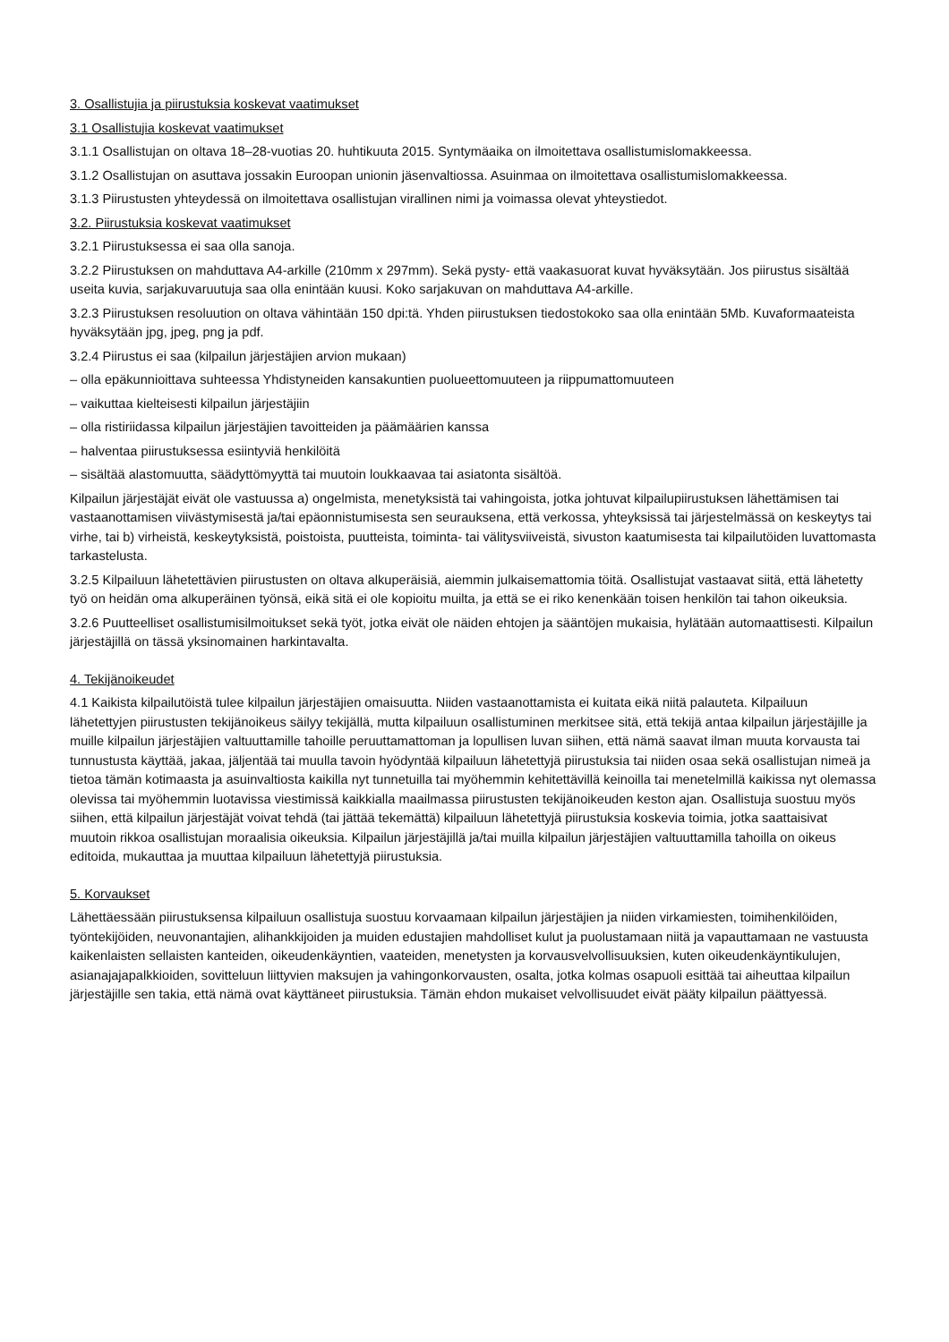3. Osallistujia ja piirustuksia koskevat vaatimukset
3.1 Osallistujia koskevat vaatimukset
3.1.1 Osallistujan on oltava 18–28-vuotias 20. huhtikuuta 2015. Syntymäaika on ilmoitettava osallistumislomakkeessa.
3.1.2 Osallistujan on asuttava jossakin Euroopan unionin jäsenvaltiossa. Asuinmaa on ilmoitettava osallistumislomakkeessa.
3.1.3 Piirustusten yhteydessä on ilmoitettava osallistujan virallinen nimi ja voimassa olevat yhteystiedot.
3.2. Piirustuksia koskevat vaatimukset
3.2.1 Piirustuksessa ei saa olla sanoja.
3.2.2 Piirustuksen on mahduttava A4-arkille (210mm x 297mm). Sekä pysty- että vaakasuorat kuvat hyväksytään. Jos piirustus sisältää useita kuvia, sarjakuvaruutuja saa olla enintään kuusi. Koko sarjakuvan on mahduttava A4-arkille.
3.2.3 Piirustuksen resoluution on oltava vähintään 150 dpi:tä. Yhden piirustuksen tiedostokoko saa olla enintään 5Mb. Kuvaformaateista hyväksytään jpg, jpeg, png ja pdf.
3.2.4 Piirustus ei saa (kilpailun järjestäjien arvion mukaan)
– olla epäkunnioittava suhteessa Yhdistyneiden kansakuntien puolueettomuuteen ja riippumattomuuteen
– vaikuttaa kielteisesti kilpailun järjestäjiin
– olla ristiriidassa kilpailun järjestäjien tavoitteiden ja päämäärien kanssa
– halventaa piirustuksessa esiintyviä henkilöitä
– sisältää alastomuutta, säädyttömyyttä tai muutoin loukkaavaa tai asiatonta sisältöä.
Kilpailun järjestäjät eivät ole vastuussa a) ongelmista, menetyksistä tai vahingoista, jotka johtuvat kilpailupiirustuksen lähettämisen tai vastaanottamisen viivästymisestä ja/tai epäonnistumisesta sen seurauksena, että verkossa, yhteyksissä tai järjestelmässä on keskeytys tai virhe, tai b) virheistä, keskeytyksistä, poistoista, puutteista, toiminta- tai välitysviiveistä, sivuston kaatumisesta tai kilpailutöiden luvattomasta tarkastelusta.
3.2.5 Kilpailuun lähetettävien piirustusten on oltava alkuperäisiä, aiemmin julkaisemattomia töitä. Osallistujat vastaavat siitä, että lähetetty työ on heidän oma alkuperäinen työnsä, eikä sitä ei ole kopioitu muilta, ja että se ei riko kenenkään toisen henkilön tai tahon oikeuksia.
3.2.6 Puutteelliset osallistumisilmoitukset sekä työt, jotka eivät ole näiden ehtojen ja sääntöjen mukaisia, hylätään automaattisesti. Kilpailun järjestäjillä on tässä yksinomainen harkintavalta.
4. Tekijänoikeudet
4.1 Kaikista kilpailutöistä tulee kilpailun järjestäjien omaisuutta. Niiden vastaanottamista ei kuitata eikä niitä palauteta. Kilpailuun lähetettyjen piirustusten tekijänoikeus säilyy tekijällä, mutta kilpailuun osallistuminen merkitsee sitä, että tekijä antaa kilpailun järjestäjille ja muille kilpailun järjestäjien valtuuttamille tahoille peruuttamattoman ja lopullisen luvan siihen, että nämä saavat ilman muuta korvausta tai tunnustusta käyttää, jakaa, jäljentää tai muulla tavoin hyödyntää kilpailuun lähetettyjä piirustuksia tai niiden osaa sekä osallistujan nimeä ja tietoa tämän kotimaasta ja asuinvaltiosta kaikilla nyt tunnetuilla tai myöhemmin kehitettävillä keinoilla tai menetelmillä kaikissa nyt olemassa olevissa tai myöhemmin luotavissa viestimissä kaikkialla maailmassa piirustusten tekijänoikeuden keston ajan. Osallistuja suostuu myös siihen, että kilpailun järjestäjät voivat tehdä (tai jättää tekemättä) kilpailuun lähetettyjä piirustuksia koskevia toimia, jotka saattaisivat muutoin rikkoa osallistujan moraalisia oikeuksia. Kilpailun järjestäjillä ja/tai muilla kilpailun järjestäjien valtuuttamilla tahoilla on oikeus editoida, mukauttaa ja muuttaa kilpailuun lähetettyjä piirustuksia.
5. Korvaukset
Lähettäessään piirustuksensa kilpailuun osallistuja suostuu korvaamaan kilpailun järjestäjien ja niiden virkamiesten, toimihenkilöiden, työntekijöiden, neuvonantajien, alihankkijoiden ja muiden edustajien mahdolliset kulut ja puolustamaan niitä ja vapauttamaan ne vastuusta kaikenlaisten sellaisten kanteiden, oikeudenkäyntien, vaateiden, menetysten ja korvausvelvollisuuksien, kuten oikeudenkäyntikulujen, asianajajapalkkioiden, sovitteluun liittyvien maksujen ja vahingonkorvausten, osalta, jotka kolmas osapuoli esittää tai aiheuttaa kilpailun järjestäjille sen takia, että nämä ovat käyttäneet piirustuksia. Tämän ehdon mukaiset velvollisuudet eivät pääty kilpailun päättyessä.